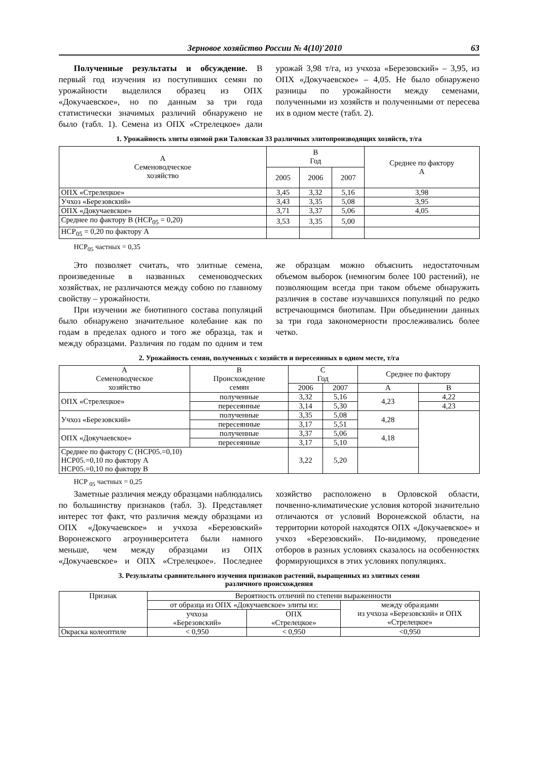Зерновое хозяйство России № 4(10)′2010 63
Полученные результаты и обсуждение. В первый год изучения из поступивших семян по урожайности выделился образец из ОПХ «Докучаевское», но по данным за три года статистически значимых различий обнаружено не было (табл. 1). Семена из ОПХ «Стрелецкое» дали урожай 3,98 т/га, из учхоза «Березовский» – 3,95, из ОПХ «Докучаевское» – 4,05. Не было обнаружено разницы по урожайности между семенами, полученными из хозяйств и полученными от пересева их в одном месте (табл. 2).
1. Урожайность элиты озимой ржи Таловская 33 различных элитопроизводящих хозяйств, т/га
| А Семеноводческое хозяйство | В Год | | | Среднее по фактору А |
| --- | --- | --- | --- | --- |
| | 2005 | 2006 | 2007 | |
| ОПХ «Стрелецкое» | 3,45 | 3,32 | 5,16 | 3,98 |
| Учхоз «Березовский» | 3,43 | 3,35 | 5,08 | 3,95 |
| ОПХ «Докучаевское» | 3,71 | 3,37 | 5,06 | 4,05 |
| Среднее по фактору В (НСР<sub>05</sub> = 0,20) | 3,53 | 3,35 | 5,00 | |
| НСР<sub>05</sub> = 0,20 по фактору А | | | | |
НСР<sub>05</sub> частных = 0,35
Это позволяет считать, что элитные семена, произведенные в названных семеноводческих хозяйствах, не различаются между собою по главному свойству – урожайности.
При изучении же биотипного состава популяций было обнаружено значительное колебание как по годам в пределах одного и того же образца, так и между образцами. Различия по годам по одним и тем же образцам можно объяснить недостаточным объемом выборок (немногим более 100 растений), не позволяющим всегда при таком объеме обнаружить различия в составе изучавшихся популяций по редко встречающимся биотипам. При объединении данных за три года закономерности прослеживались более четко.
2. Урожайность семян, полученных с хозяйств и пересеянных в одном месте, т/га
| А Семеноводческое хозяйство | В Происхождение семян | С Год | | Среднее по фактору | |
| --- | --- | --- | --- | --- | --- |
| | | 2006 | 2007 | А | В |
| ОПХ «Стрелецкое» | полученные | 3,32 | 5,16 | 4,23 | 4,22 |
| | пересеянные | 3,14 | 5,30 | | 4,23 |
| Учхоз «Березовский» | полученные | 3,35 | 5,08 | 4,28 | |
| | пересеянные | 3,17 | 5,51 | | |
| ОПХ «Докучаевское» | полученные | 3,37 | 5,06 | 4,18 | |
| | пересеянные | 3,17 | 5,10 | | |
| Среднее по фактору С (НСР05.=0,10) НСР05.=0,10 по фактору А НСР05.=0,10 по фактору В | | 3,22 | 5,20 | | |
НСР <sub>05</sub> частных = 0,25
Заметные различия между образцами наблюдались по большинству признаков (табл. 3). Представляет интерес тот факт, что различия между образцами из ОПХ «Докучаевское» и учхоза «Березовский» Воронежского агроуниверситета были намного меньше, чем между образцами из ОПХ «Докучаевское» и ОПХ «Стрелецкое». Последнее хозяйство расположено в Орловской области, почвенно-климатические условия которой значительно отличаются от условий Воронежской области, на территории которой находятся ОПХ «Докучаевское» и учхоз «Березовский». По-видимому, проведение отборов в разных условиях сказалось на особенностях формирующихся в этих условиях популяциях.
3. Результаты сравнительного изучения признаков растений, выращенных из элитных семян
различного происхождения
| Признак | Вероятность отличий по степени выраженности | | |
| --- | --- | --- | --- |
| | от образца из ОПХ «Докучаевское» элиты из: | | между образцами из учхоза «Березовский» и ОПХ «Стрелецкое» |
| | учхоза «Березовский» | ОПХ «Стрелецкое» | |
| Окраска колеоптиле | < 0,950 | < 0,950 | <0,950 |